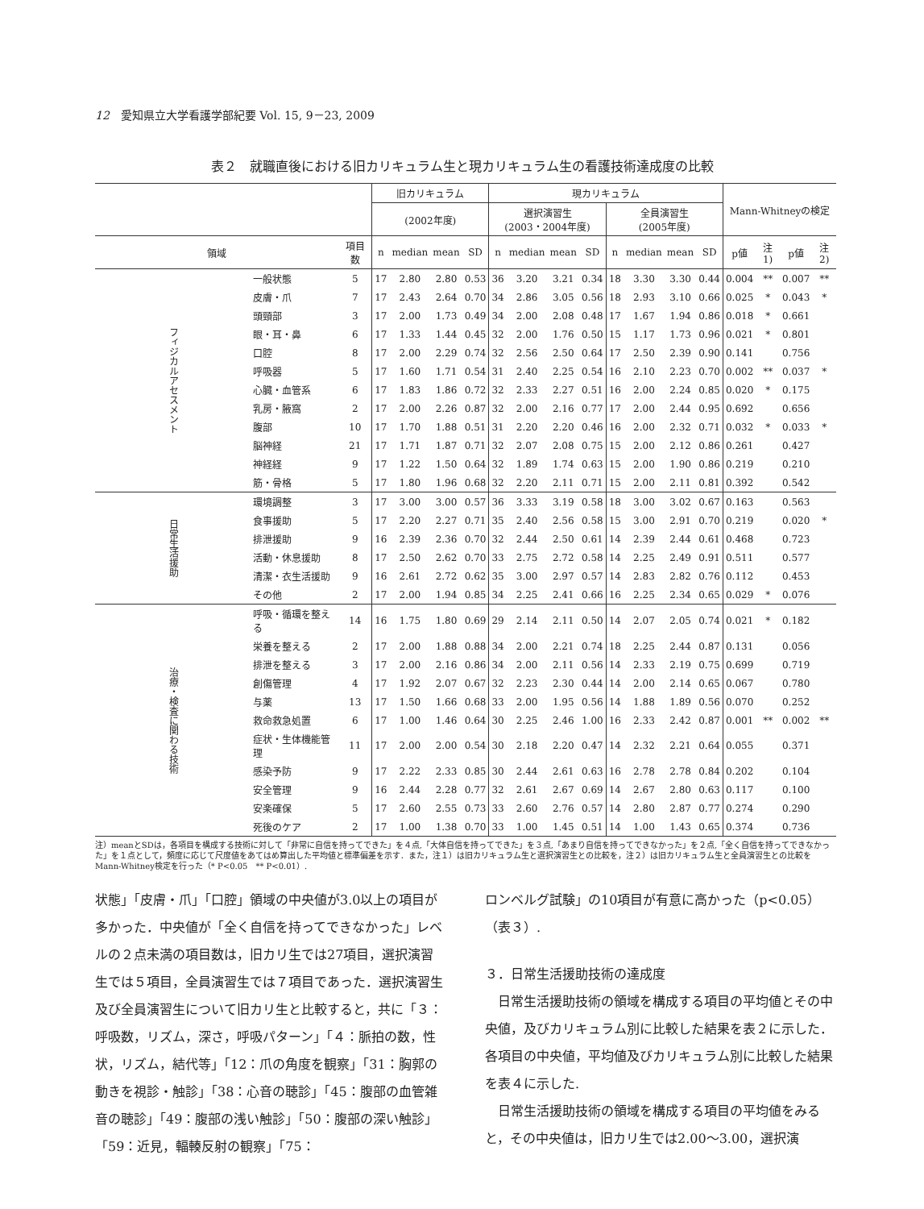12　愛知県立大学看護学部紀要 Vol. 15, 9－23, 2009
表２　就職直後における旧カリキュラム生と現カリキュラム生の看護技術達成度の比較
| | | | 旧カリキュラム | | | | 現カリキュラム | | | | | | | | Mann-Whitneyの検定 | | | |
| --- | --- | --- | --- | --- | --- | --- | --- | --- | --- | --- | --- | --- | --- | --- | --- | --- | --- | --- |
| | | | (2002年度) | | | | 選択演習生 (2003・2004年度) | | | | 全員演習生 (2005年度) | | | | | | | |
| 領域 | | 項目数 | n | median | mean | SD | n | median | mean | SD | n | median | mean | SD | p値 | 注1) | p値 | 注2) |
| フィジカルアセスメント | 一般状態 | 5 | 17 | 2.80 | 2.80 | 0.53 | 36 | 3.20 | 3.21 | 0.34 | 18 | 3.30 | 3.30 | 0.44 | 0.004 | ** | 0.007 | ** |
| | 皮膚・爪 | 7 | 17 | 2.43 | 2.64 | 0.70 | 34 | 2.86 | 3.05 | 0.56 | 18 | 2.93 | 3.10 | 0.66 | 0.025 | * | 0.043 | * |
| | 頭頸部 | 3 | 17 | 2.00 | 1.73 | 0.49 | 34 | 2.00 | 2.08 | 0.48 | 17 | 1.67 | 1.94 | 0.86 | 0.018 | * | 0.661 | |
| | 眼・耳・鼻 | 6 | 17 | 1.33 | 1.44 | 0.45 | 32 | 2.00 | 1.76 | 0.50 | 15 | 1.17 | 1.73 | 0.96 | 0.021 | * | 0.801 | |
| | 口腔 | 8 | 17 | 2.00 | 2.29 | 0.74 | 32 | 2.56 | 2.50 | 0.64 | 17 | 2.50 | 2.39 | 0.90 | 0.141 | | 0.756 | |
| | 呼吸器 | 5 | 17 | 1.60 | 1.71 | 0.54 | 31 | 2.40 | 2.25 | 0.54 | 16 | 2.10 | 2.23 | 0.70 | 0.002 | ** | 0.037 | * |
| | 心臓・血管系 | 6 | 17 | 1.83 | 1.86 | 0.72 | 32 | 2.33 | 2.27 | 0.51 | 16 | 2.00 | 2.24 | 0.85 | 0.020 | * | 0.175 | |
| | 乳房・腋窩 | 2 | 17 | 2.00 | 2.26 | 0.87 | 32 | 2.00 | 2.16 | 0.77 | 17 | 2.00 | 2.44 | 0.95 | 0.692 | | 0.656 | |
| | 腹部 | 10 | 17 | 1.70 | 1.88 | 0.51 | 31 | 2.20 | 2.20 | 0.46 | 16 | 2.00 | 2.32 | 0.71 | 0.032 | * | 0.033 | * |
| | 脳神経 | 21 | 17 | 1.71 | 1.87 | 0.71 | 32 | 2.07 | 2.08 | 0.75 | 15 | 2.00 | 2.12 | 0.86 | 0.261 | | 0.427 | |
| | 神経経 | 9 | 17 | 1.22 | 1.50 | 0.64 | 32 | 1.89 | 1.74 | 0.63 | 15 | 2.00 | 1.90 | 0.86 | 0.219 | | 0.210 | |
| | 筋・骨格 | 5 | 17 | 1.80 | 1.96 | 0.68 | 32 | 2.20 | 2.11 | 0.71 | 15 | 2.00 | 2.11 | 0.81 | 0.392 | | 0.542 | |
| 日常生活援助 | 環境調整 | 3 | 17 | 3.00 | 3.00 | 0.57 | 36 | 3.33 | 3.19 | 0.58 | 18 | 3.00 | 3.02 | 0.67 | 0.163 | | 0.563 | |
| | 食事援助 | 5 | 17 | 2.20 | 2.27 | 0.71 | 35 | 2.40 | 2.56 | 0.58 | 15 | 3.00 | 2.91 | 0.70 | 0.219 | | 0.020 | * |
| | 排泄援助 | 9 | 16 | 2.39 | 2.36 | 0.70 | 32 | 2.44 | 2.50 | 0.61 | 14 | 2.39 | 2.44 | 0.61 | 0.468 | | 0.723 | |
| | 活動・休息援助 | 8 | 17 | 2.50 | 2.62 | 0.70 | 33 | 2.75 | 2.72 | 0.58 | 14 | 2.25 | 2.49 | 0.91 | 0.511 | | 0.577 | |
| | 清潔・衣生活援助 | 9 | 16 | 2.61 | 2.72 | 0.62 | 35 | 3.00 | 2.97 | 0.57 | 14 | 2.83 | 2.82 | 0.76 | 0.112 | | 0.453 | |
| | その他 | 2 | 17 | 2.00 | 1.94 | 0.85 | 34 | 2.25 | 2.41 | 0.66 | 16 | 2.25 | 2.34 | 0.65 | 0.029 | * | 0.076 | |
| 治療・検査に関わる技術 | 呼吸・循環を整える | 14 | 16 | 1.75 | 1.80 | 0.69 | 29 | 2.14 | 2.11 | 0.50 | 14 | 2.07 | 2.05 | 0.74 | 0.021 | * | 0.182 | |
| | 栄養を整える | 2 | 17 | 2.00 | 1.88 | 0.88 | 34 | 2.00 | 2.21 | 0.74 | 18 | 2.25 | 2.44 | 0.87 | 0.131 | | 0.056 | |
| | 排泄を整える | 3 | 17 | 2.00 | 2.16 | 0.86 | 34 | 2.00 | 2.11 | 0.56 | 14 | 2.33 | 2.19 | 0.75 | 0.699 | | 0.719 | |
| | 創傷管理 | 4 | 17 | 1.92 | 2.07 | 0.67 | 32 | 2.23 | 2.30 | 0.44 | 14 | 2.00 | 2.14 | 0.65 | 0.067 | | 0.780 | |
| | 与薬 | 13 | 17 | 1.50 | 1.66 | 0.68 | 33 | 2.00 | 1.95 | 0.56 | 14 | 1.88 | 1.89 | 0.56 | 0.070 | | 0.252 | |
| | 救命救急処置 | 6 | 17 | 1.00 | 1.46 | 0.64 | 30 | 2.25 | 2.46 | 1.00 | 16 | 2.33 | 2.42 | 0.87 | 0.001 | ** | 0.002 | ** |
| | 症状・生体機能管理 | 11 | 17 | 2.00 | 2.00 | 0.54 | 30 | 2.18 | 2.20 | 0.47 | 14 | 2.32 | 2.21 | 0.64 | 0.055 | | 0.371 | |
| | 感染予防 | 9 | 17 | 2.22 | 2.33 | 0.85 | 30 | 2.44 | 2.61 | 0.63 | 16 | 2.78 | 2.78 | 0.84 | 0.202 | | 0.104 | |
| | 安全管理 | 9 | 16 | 2.44 | 2.28 | 0.77 | 32 | 2.61 | 2.67 | 0.69 | 14 | 2.67 | 2.80 | 0.63 | 0.117 | | 0.100 | |
| | 安楽確保 | 5 | 17 | 2.60 | 2.55 | 0.73 | 33 | 2.60 | 2.76 | 0.57 | 14 | 2.80 | 2.87 | 0.77 | 0.274 | | 0.290 | |
| | 死後のケア | 2 | 17 | 1.00 | 1.38 | 0.70 | 33 | 1.00 | 1.45 | 0.51 | 14 | 1.00 | 1.43 | 0.65 | 0.374 | | 0.736 | |
注）meanとSDは，各項目を構成する技術に対して「非常に自信を持ってできた」を４点,「大体自信を持ってできた」を３点,「あまり自信を持ってできなかった」を２点,「全く自信を持ってできなかった」を１点として，頻度に応じて尺度値をあてはめ算出した平均値と標準偏差を示す．また，注１）は旧カリキュラム生と選択演習生との比較を，注２）は旧カリキュラム生と全員演習生との比較をMann-Whitney検定を行った（* P<0.05　** P<0.01）.
状態」「皮膚・爪」「口腔」領域の中央値が3.0以上の項目が多かった．中央値が「全く自信を持ってできなかった」レベルの２点未満の項目数は，旧カリ生では27項目，選択演習生では５項目，全員演習生では７項目であった．選択演習生及び全員演習生について旧カリ生と比較すると，共に「３：呼吸数，リズム，深さ，呼吸パターン」「４：脈拍の数，性状，リズム，結代等」「12：爪の角度を観察」「31：胸郭の動きを視診・触診」「38：心音の聴診」「45：腹部の血管雑音の聴診」「49：腹部の浅い触診」「50：腹部の深い触診」「59：近見，輻輳反射の観察」「75：
ロンベルグ試験」の10項目が有意に高かった（p<0.05）（表３）.
３．日常生活援助技術の達成度
　日常生活援助技術の領域を構成する項目の平均値とその中央値，及びカリキュラム別に比較した結果を表２に示した．各項目の中央値，平均値及びカリキュラム別に比較した結果を表４に示した.
　日常生活援助技術の領域を構成する項目の平均値をみると，その中央値は，旧カリ生では2.00〜3.00，選択演